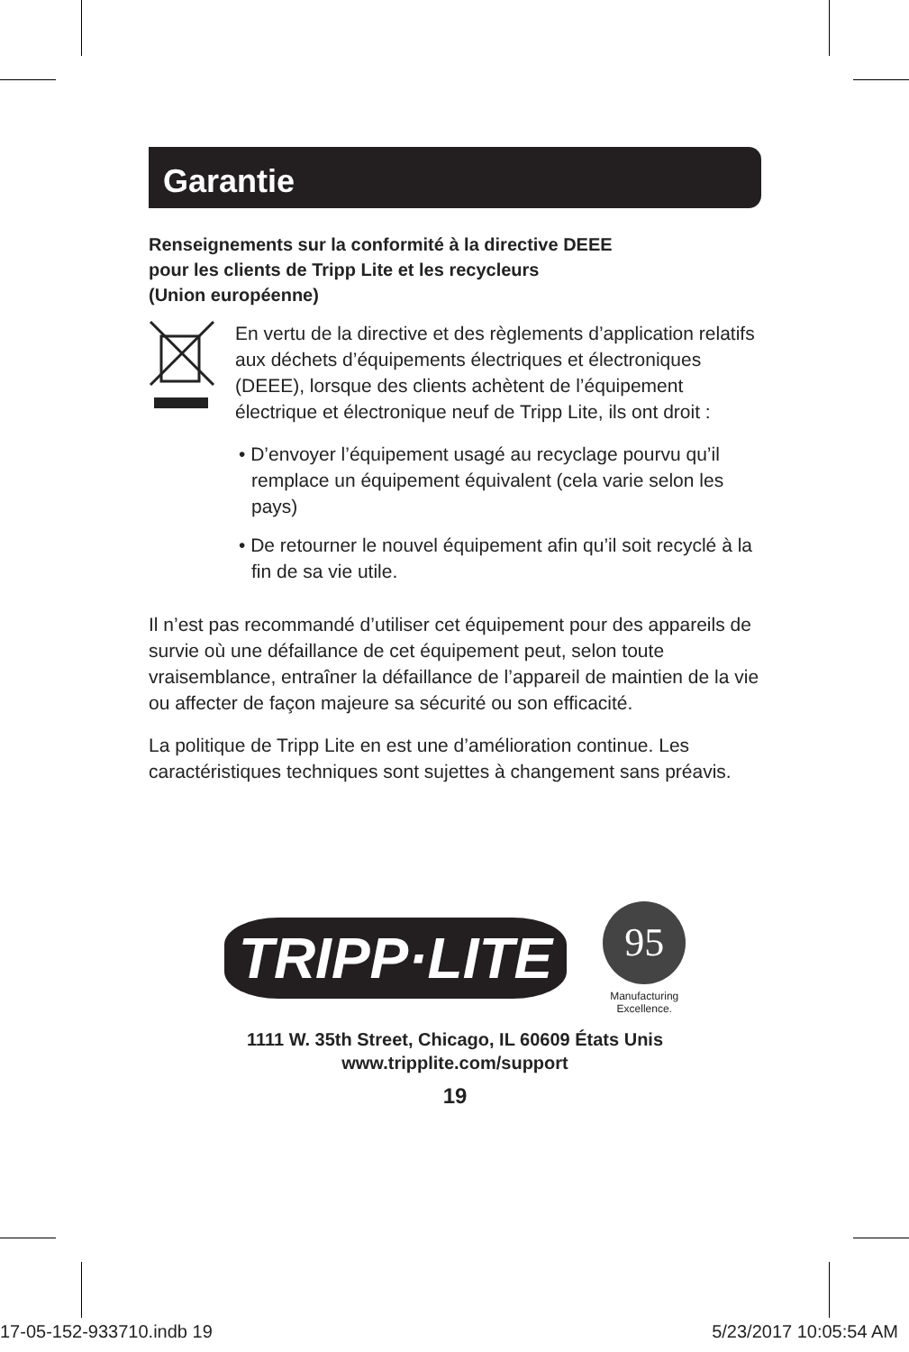Garantie
Renseignements sur la conformité à la directive DEEE
pour les clients de Tripp Lite et les recycleurs
(Union européenne)
En vertu de la directive et des règlements d’application relatifs aux déchets d’équipements électriques et électroniques (DEEE), lorsque des clients achètent de l’équipement électrique et électronique neuf de Tripp Lite, ils ont droit :
• D’envoyer l’équipement usagé au recyclage pourvu qu’il remplace un équipement équivalent (cela varie selon les pays)
• De retourner le nouvel équipement afin qu’il soit recyclé à la fin de sa vie utile.
Il n’est pas recommandé d’utiliser cet équipement pour des appareils de survie où une défaillance de cet équipement peut, selon toute vraisemblance, entraîner la défaillance de l’appareil de maintien de la vie ou affecter de façon majeure sa sécurité ou son efficacité.
La politique de Tripp Lite en est une d’amélioration continue. Les caractéristiques techniques sont sujettes à changement sans préavis.
TRIPP·LITE
95
Manufacturing
Excellence.
1111 W. 35th Street, Chicago, IL 60609 États Unis
www.tripplite.com/support
19
17-05-152-933710.indb 19 5/23/2017 10:05:54 AM